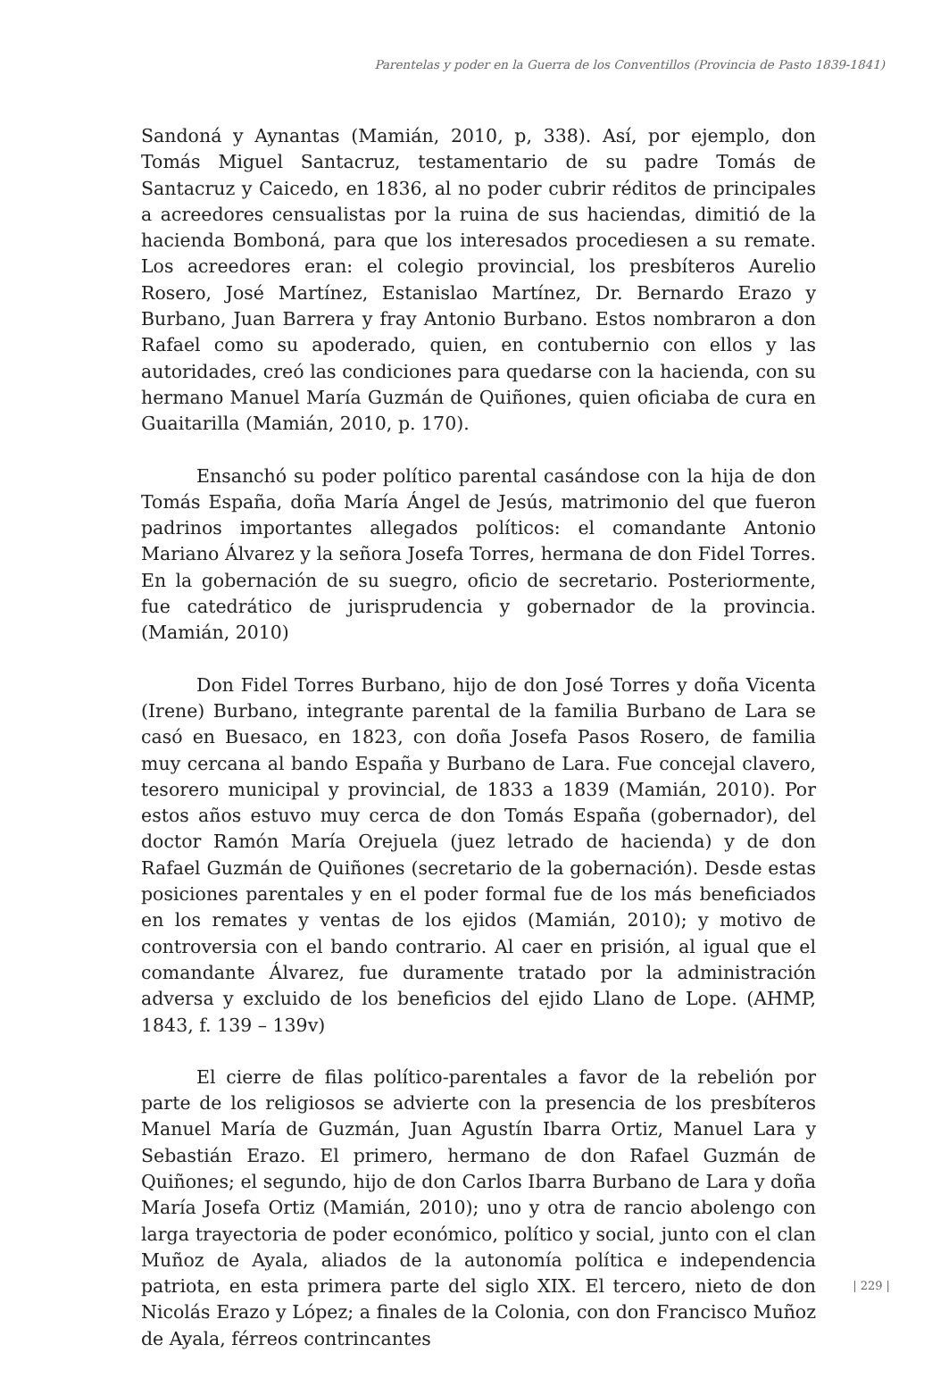Parentelas y poder en la Guerra de los Conventillos (Provincia de Pasto 1839-1841)
Sandoná y Aynantas (Mamián, 2010, p, 338). Así, por ejemplo, don Tomás Miguel Santacruz, testamentario de su padre Tomás de Santacruz y Caicedo, en 1836, al no poder cubrir réditos de principales a acreedores censualistas por la ruina de sus haciendas, dimitió de la hacienda Bomboná, para que los interesados procediesen a su remate. Los acreedores eran: el colegio provincial, los presbíteros Aurelio Rosero, José Martínez, Estanislao Martínez, Dr. Bernardo Erazo y Burbano, Juan Barrera y fray Antonio Burbano. Estos nombraron a don Rafael como su apoderado, quien, en contubernio con ellos y las autoridades, creó las condiciones para quedarse con la hacienda, con su hermano Manuel María Guzmán de Quiñones, quien oficiaba de cura en Guaitarilla (Mamián, 2010, p. 170).
Ensanchó su poder político parental casándose con la hija de don Tomás España, doña María Ángel de Jesús, matrimonio del que fueron padrinos importantes allegados políticos: el comandante Antonio Mariano Álvarez y la señora Josefa Torres, hermana de don Fidel Torres. En la gobernación de su suegro, oficio de secretario. Posteriormente, fue catedrático de jurisprudencia y gobernador de la provincia. (Mamián, 2010)
Don Fidel Torres Burbano, hijo de don José Torres y doña Vicenta (Irene) Burbano, integrante parental de la familia Burbano de Lara se casó en Buesaco, en 1823, con doña Josefa Pasos Rosero, de familia muy cercana al bando España y Burbano de Lara. Fue concejal clavero, tesorero municipal y provincial, de 1833 a 1839 (Mamián, 2010). Por estos años estuvo muy cerca de don Tomás España (gobernador), del doctor Ramón María Orejuela (juez letrado de hacienda) y de don Rafael Guzmán de Quiñones (secretario de la gobernación). Desde estas posiciones parentales y en el poder formal fue de los más beneficiados en los remates y ventas de los ejidos (Mamián, 2010); y motivo de controversia con el bando contrario. Al caer en prisión, al igual que el comandante Álvarez, fue duramente tratado por la administración adversa y excluido de los beneficios del ejido Llano de Lope. (AHMP, 1843, f. 139 – 139v)
El cierre de filas político-parentales a favor de la rebelión por parte de los religiosos se advierte con la presencia de los presbíteros Manuel María de Guzmán, Juan Agustín Ibarra Ortiz, Manuel Lara y Sebastián Erazo. El primero, hermano de don Rafael Guzmán de Quiñones; el segundo, hijo de don Carlos Ibarra Burbano de Lara y doña María Josefa Ortiz (Mamián, 2010); uno y otra de rancio abolengo con larga trayectoria de poder económico, político y social, junto con el clan Muñoz de Ayala, aliados de la autonomía política e independencia patriota, en esta primera parte del siglo XIX. El tercero, nieto de don Nicolás Erazo y López; a finales de la Colonia, con don Francisco Muñoz de Ayala, férreos contrincantes
| 229 |